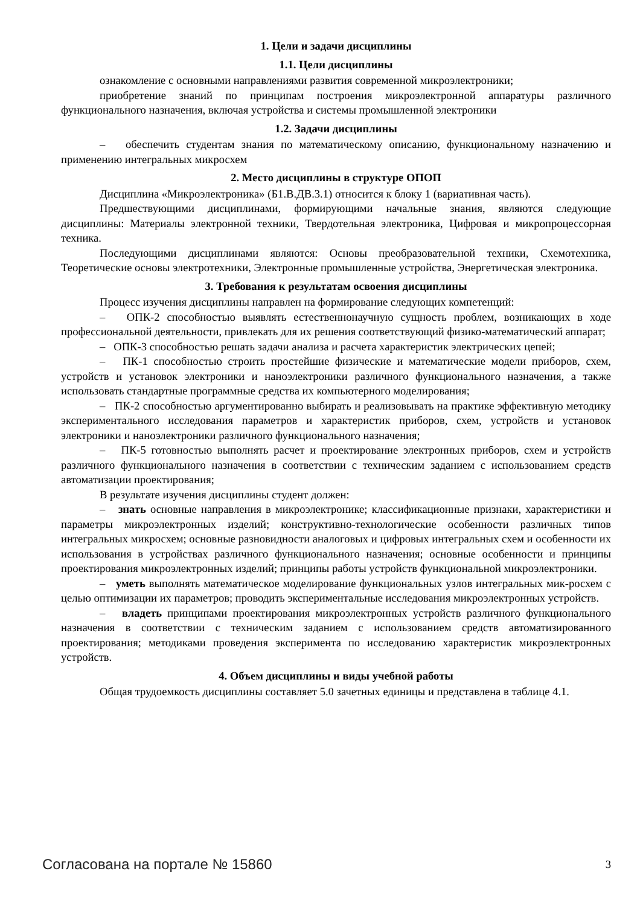1. Цели и задачи дисциплины
1.1. Цели дисциплины
ознакомление с основными направлениями развития современной микроэлектроники;
приобретение знаний по принципам построения микроэлектронной аппаратуры различного функционального назначения, включая устройства и системы промышленной электроники
1.2. Задачи дисциплины
– обеспечить студентам знания по математическому описанию, функциональному назначению и применению интегральных микросхем
2. Место дисциплины в структуре ОПОП
Дисциплина «Микроэлектроника» (Б1.В.ДВ.3.1) относится к блоку 1 (вариативная часть).
Предшествующими дисциплинами, формирующими начальные знания, являются следующие дисциплины: Материалы электронной техники, Твердотельная электроника, Цифровая и микропроцессорная техника.
Последующими дисциплинами являются: Основы преобразовательной техники, Схемотехника, Теоретические основы электротехники, Электронные промышленные устройства, Энергетическая электроника.
3. Требования к результатам освоения дисциплины
Процесс изучения дисциплины направлен на формирование следующих компетенций:
– ОПК-2 способностью выявлять естественнонаучную сущность проблем, возникающих в ходе профессиональной деятельности, привлекать для их решения соответствующий физико-математический аппарат;
– ОПК-3 способностью решать задачи анализа и расчета характеристик электрических цепей;
– ПК-1 способностью строить простейшие физические и математические модели приборов, схем, устройств и установок электроники и наноэлектроники различного функционального назначения, а также использовать стандартные программные средства их компьютерного моделирования;
– ПК-2 способностью аргументированно выбирать и реализовывать на практике эффективную методику экспериментального исследования параметров и характеристик приборов, схем, устройств и установок электроники и наноэлектроники различного функционального назначения;
– ПК-5 готовностью выполнять расчет и проектирование электронных приборов, схем и устройств различного функционального назначения в соответствии с техническим заданием с использованием средств автоматизации проектирования;
В результате изучения дисциплины студент должен:
– знать основные направления в микроэлектронике; классификационные признаки, характеристики и параметры микроэлектронных изделий; конструктивно-технологические особенности различных типов интегральных микросхем; основные разновидности аналоговых и цифровых интегральных схем и особенности их использования в устройствах различного функционального назначения; основные особенности и принципы проектирования микроэлектронных изделий; принципы работы устройств функциональной микроэлектроники.
– уметь выполнять математическое моделирование функциональных узлов интегральных мик-росхем с целью оптимизации их параметров; проводить экспериментальные исследования микроэлектронных устройств.
– владеть принципами проектирования микроэлектронных устройств различного функционального назначения в соответствии с техническим заданием с использованием средств автоматизированного проектирования; методиками проведения эксперимента по исследованию характеристик микроэлектронных устройств.
4. Объем дисциплины и виды учебной работы
Общая трудоемкость дисциплины составляет 5.0 зачетных единицы и представлена в таблице 4.1.
Согласована на портале № 15860 3